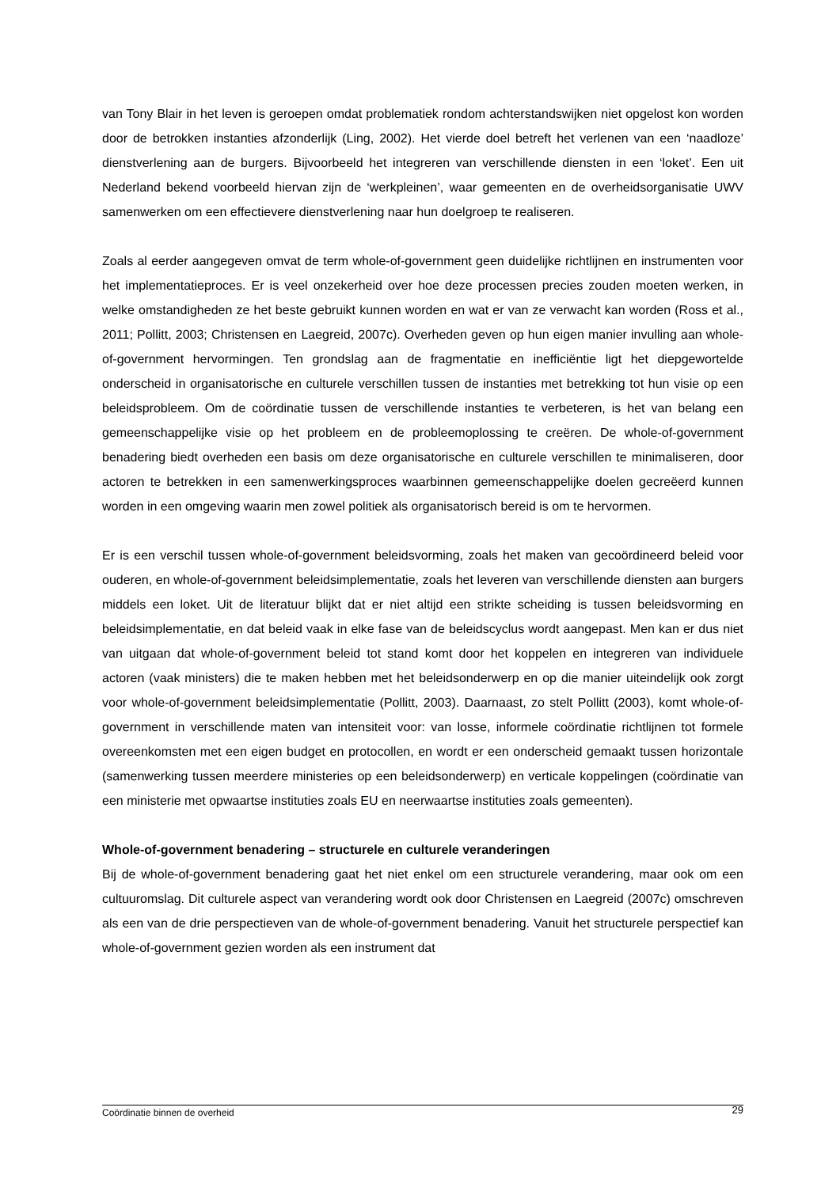van Tony Blair in het leven is geroepen omdat problematiek rondom achterstandswijken niet opgelost kon worden door de betrokken instanties afzonderlijk (Ling, 2002). Het vierde doel betreft het verlenen van een ‘naadloze’ dienstverlening aan de burgers. Bijvoorbeeld het integreren van verschillende diensten in een ‘loket’. Een uit Nederland bekend voorbeeld hiervan zijn de ‘werkpleinen’, waar gemeenten en de overheidsorganisatie UWV samenwerken om een effectievere dienstverlening naar hun doelgroep te realiseren.
Zoals al eerder aangegeven omvat de term whole-of-government geen duidelijke richtlijnen en instrumenten voor het implementatieproces. Er is veel onzekerheid over hoe deze processen precies zouden moeten werken, in welke omstandigheden ze het beste gebruikt kunnen worden en wat er van ze verwacht kan worden (Ross et al., 2011; Pollitt, 2003; Christensen en Laegreid, 2007c). Overheden geven op hun eigen manier invulling aan whole-of-government hervormingen. Ten grondslag aan de fragmentatie en inefficiëntie ligt het diepgewortelde onderscheid in organisatorische en culturele verschillen tussen de instanties met betrekking tot hun visie op een beleidsprobleem. Om de coördinatie tussen de verschillende instanties te verbeteren, is het van belang een gemeenschappelijke visie op het probleem en de probleemoplossing te creëren. De whole-of-government benadering biedt overheden een basis om deze organisatorische en culturele verschillen te minimaliseren, door actoren te betrekken in een samenwerkingsproces waarbinnen gemeenschappelijke doelen gecreëerd kunnen worden in een omgeving waarin men zowel politiek als organisatorisch bereid is om te hervormen.
Er is een verschil tussen whole-of-government beleidsvorming, zoals het maken van gecoördineerd beleid voor ouderen, en whole-of-government beleidsimplementatie, zoals het leveren van verschillende diensten aan burgers middels een loket. Uit de literatuur blijkt dat er niet altijd een strikte scheiding is tussen beleidsvorming en beleidsimplementatie, en dat beleid vaak in elke fase van de beleidscyclus wordt aangepast. Men kan er dus niet van uitgaan dat whole-of-government beleid tot stand komt door het koppelen en integreren van individuele actoren (vaak ministers) die te maken hebben met het beleidsonderwerp en op die manier uiteindelijk ook zorgt voor whole-of-government beleidsimplementatie (Pollitt, 2003). Daarnaast, zo stelt Pollitt (2003), komt whole-of-government in verschillende maten van intensiteit voor: van losse, informele coördinatie richtlijnen tot formele overeenkomsten met een eigen budget en protocollen, en wordt er een onderscheid gemaakt tussen horizontale (samenwerking tussen meerdere ministeries op een beleidsonderwerp) en verticale koppelingen (coördinatie van een ministerie met opwaartse instituties zoals EU en neerwaartse instituties zoals gemeenten).
Whole-of-government benadering – structurele en culturele veranderingen
Bij de whole-of-government benadering gaat het niet enkel om een structurele verandering, maar ook om een cultuuromslag. Dit culturele aspect van verandering wordt ook door Christensen en Laegreid (2007c) omschreven als een van de drie perspectieven van de whole-of-government benadering. Vanuit het structurele perspectief kan whole-of-government gezien worden als een instrument dat
Coördinatie binnen de overheid 29